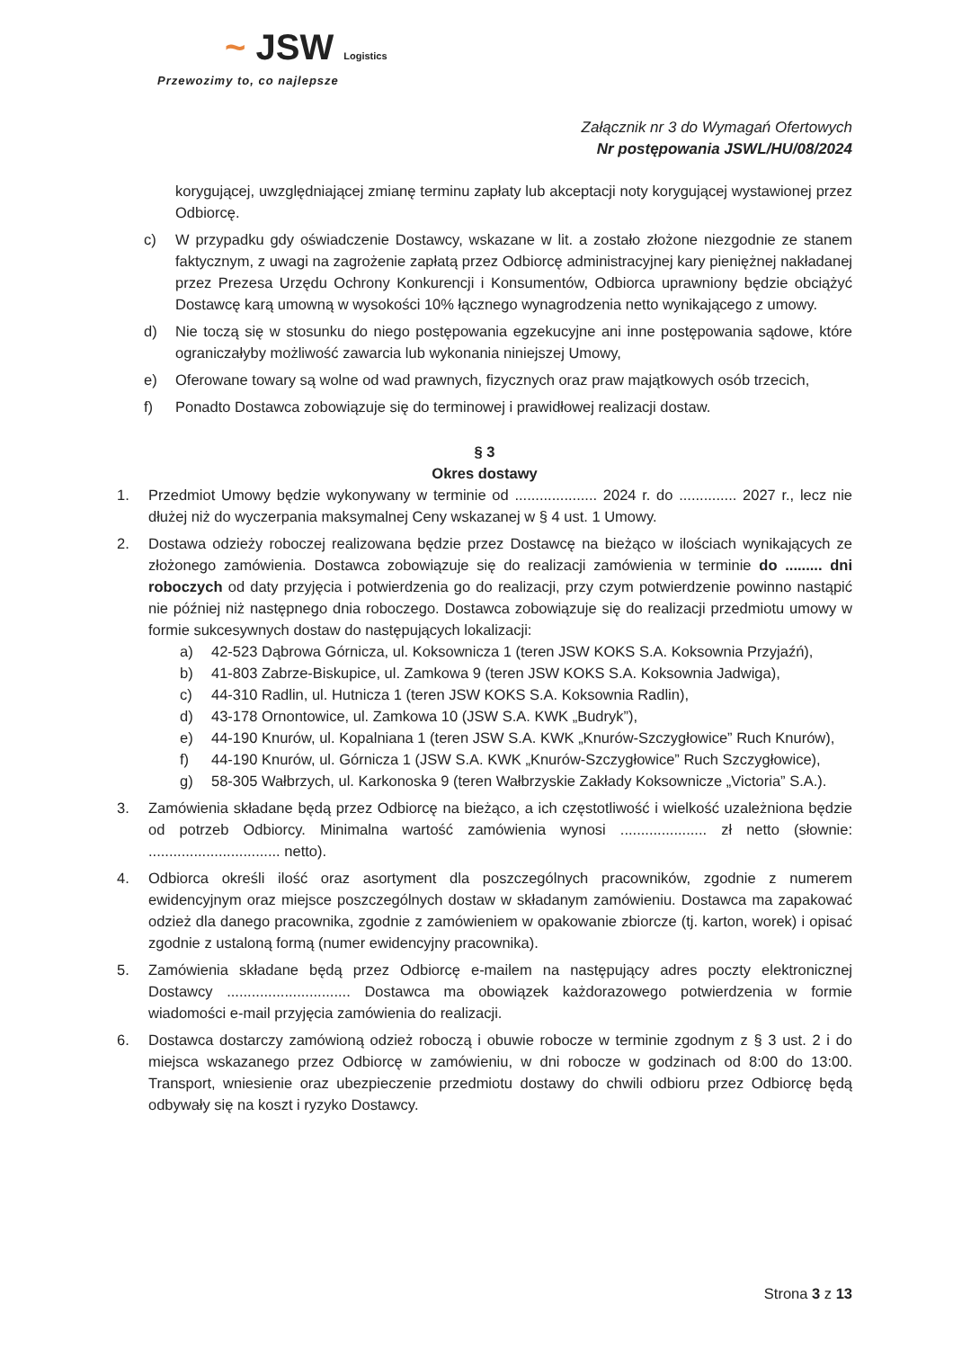~ JSW Logistics
Przewozimy to, co najlepsze
Załącznik nr 3 do Wymagań Ofertowych
Nr postępowania JSWL/HU/08/2024
korygującej, uwzględniającej zmianę terminu zapłaty lub akceptacji noty korygującej wystawionej przez Odbiorcę.
c) W przypadku gdy oświadczenie Dostawcy, wskazane w lit. a zostało złożone niezgodnie ze stanem faktycznym, z uwagi na zagrożenie zapłatą przez Odbiorcę administracyjnej kary pieniężnej nakładanej przez Prezesa Urzędu Ochrony Konkurencji i Konsumentów, Odbiorca uprawniony będzie obciążyć Dostawcę karą umowną w wysokości 10% łącznego wynagrodzenia netto wynikającego z umowy.
d) Nie toczą się w stosunku do niego postępowania egzekucyjne ani inne postępowania sądowe, które ograniczałyby możliwość zawarcia lub wykonania niniejszej Umowy,
e) Oferowane towary są wolne od wad prawnych, fizycznych oraz praw majątkowych osób trzecich,
f) Ponadto Dostawca zobowiązuje się do terminowej i prawidłowej realizacji dostaw.
§ 3
Okres dostawy
1. Przedmiot Umowy będzie wykonywany w terminie od .................... 2024 r. do .............. 2027 r., lecz nie dłużej niż do wyczerpania maksymalnej Ceny wskazanej w § 4 ust. 1 Umowy.
2. Dostawa odzieży roboczej realizowana będzie przez Dostawcę na bieżąco w ilościach wynikających ze złożonego zamówienia. Dostawca zobowiązuje się do realizacji zamówienia w terminie do ......... dni roboczych od daty przyjęcia i potwierdzenia go do realizacji, przy czym potwierdzenie powinno nastąpić nie później niż następnego dnia roboczego. Dostawca zobowiązuje się do realizacji przedmiotu umowy w formie sukcesywnych dostaw do następujących lokalizacji:
a) 42-523 Dąbrowa Górnicza, ul. Koksownicza 1 (teren JSW KOKS S.A. Koksownia Przyjaźń),
b) 41-803 Zabrze-Biskupice, ul. Zamkowa 9 (teren JSW KOKS S.A. Koksownia Jadwiga),
c) 44-310 Radlin, ul. Hutnicza 1 (teren JSW KOKS S.A. Koksownia Radlin),
d) 43-178 Ornontowice, ul. Zamkowa 10 (JSW S.A. KWK „Budryk”),
e) 44-190 Knurów, ul. Kopalniana 1 (teren JSW S.A. KWK „Knurów-Szczygłowice” Ruch Knurów),
f) 44-190 Knurów, ul. Górnicza 1 (JSW S.A. KWK „Knurów-Szczygłowice” Ruch Szczygłowice),
g) 58-305 Wałbrzych, ul. Karkonoska 9 (teren Wałbrzyskie Zakłady Koksownicze „Victoria” S.A.).
3. Zamówienia składane będą przez Odbiorcę na bieżąco, a ich częstotliwość i wielkość uzależniona będzie od potrzeb Odbiorcy. Minimalna wartość zamówienia wynosi ..................... zł netto (słownie: ................................ netto).
4. Odbiorca określi ilość oraz asortyment dla poszczególnych pracowników, zgodnie z numerem ewidencyjnym oraz miejsce poszczególnych dostaw w składanym zamówieniu. Dostawca ma zapakować odzież dla danego pracownika, zgodnie z zamówieniem w opakowanie zbiorcze (tj. karton, worek) i opisać zgodnie z ustaloną formą (numer ewidencyjny pracownika).
5. Zamówienia składane będą przez Odbiorcę e-mailem na następujący adres poczty elektronicznej Dostawcy .............................. Dostawca ma obowiązek każdorazowego potwierdzenia w formie wiadomości e-mail przyjęcia zamówienia do realizacji.
6. Dostawca dostarczy zamówioną odzież roboczą i obuwie robocze w terminie zgodnym z § 3 ust. 2 i do miejsca wskazanego przez Odbiorcę w zamówieniu, w dni robocze w godzinach od 8:00 do 13:00. Transport, wniesienie oraz ubezpieczenie przedmiotu dostawy do chwili odbioru przez Odbiorcę będą odbywały się na koszt i ryzyko Dostawcy.
Strona 3 z 13